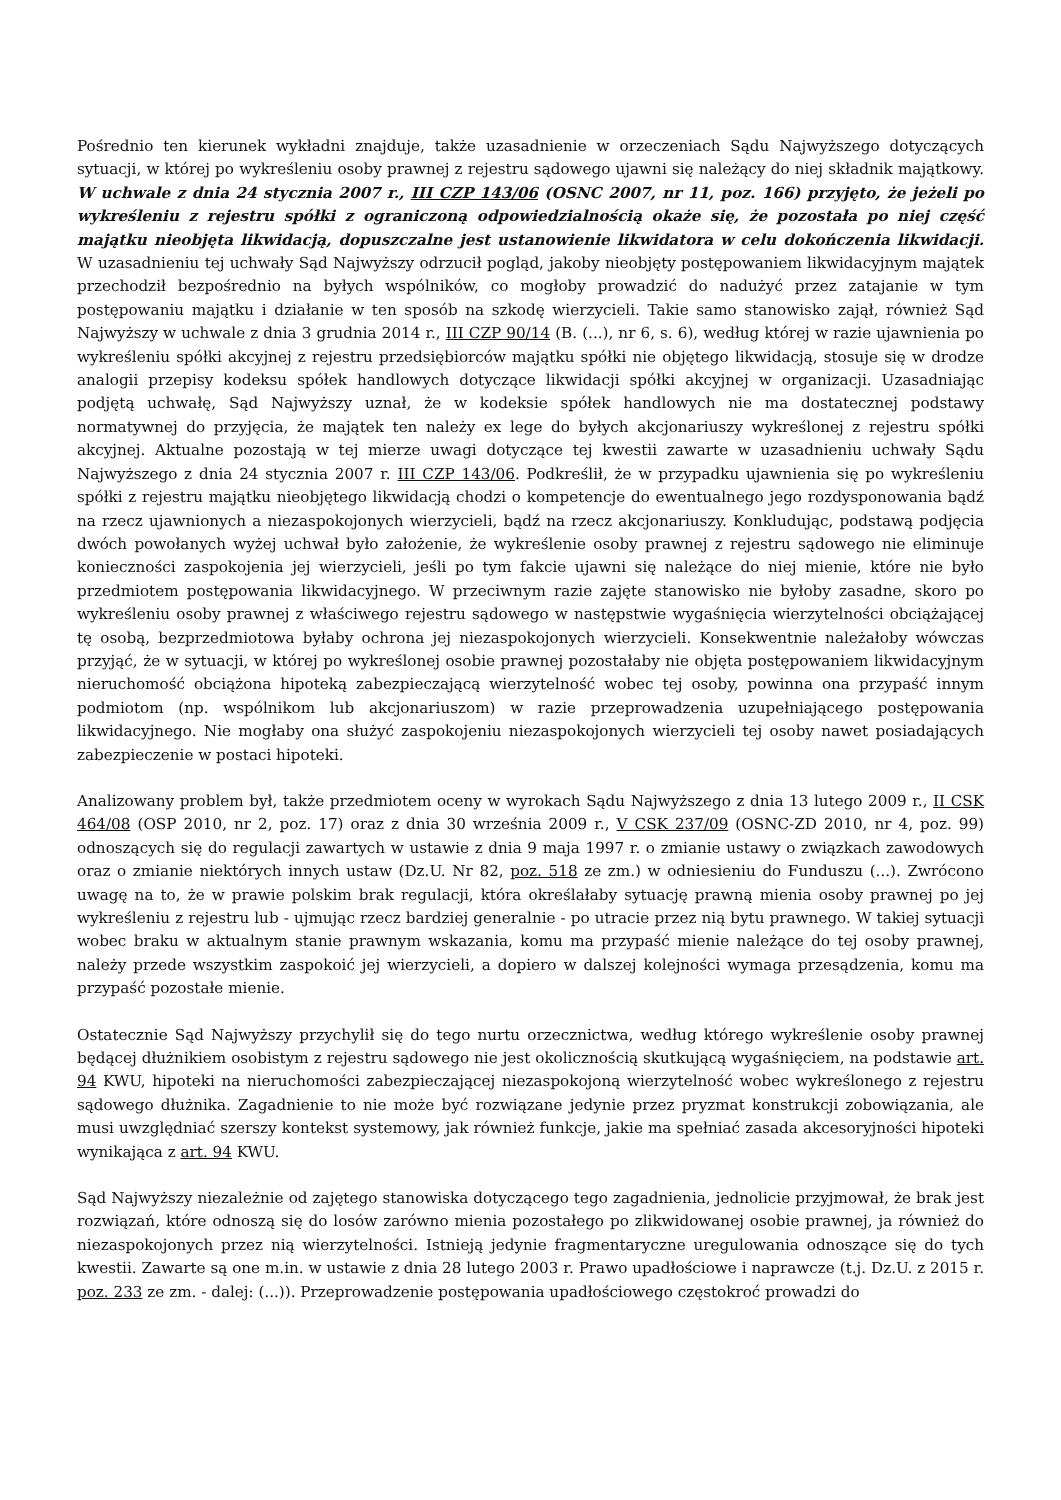Pośrednio ten kierunek wykładni znajduje, także uzasadnienie w orzeczeniach Sądu Najwyższego dotyczących sytuacji, w której po wykreśleniu osoby prawnej z rejestru sądowego ujawni się należący do niej składnik majątkowy. W uchwale z dnia 24 stycznia 2007 r., III CZP 143/06 (OSNC 2007, nr 11, poz. 166) przyjęto, że jeżeli po wykreśleniu z rejestru spółki z ograniczoną odpowiedzialnością okaże się, że pozostała po niej część majątku nieobjęta likwidacją, dopuszczalne jest ustanowienie likwidatora w celu dokończenia likwidacji. W uzasadnieniu tej uchwały Sąd Najwyższy odrzucił pogląd, jakoby nieobjęty postępowaniem likwidacyjnym majątek przechodził bezpośrednio na byłych wspólników, co mogłoby prowadzić do nadużyć przez zatajanie w tym postępowaniu majątku i działanie w ten sposób na szkodę wierzycieli. Takie samo stanowisko zajął, również Sąd Najwyższy w uchwale z dnia 3 grudnia 2014 r., III CZP 90/14 (B. (...), nr 6, s. 6), według której w razie ujawnienia po wykreśleniu spółki akcyjnej z rejestru przedsiębiorców majątku spółki nie objętego likwidacją, stosuje się w drodze analogii przepisy kodeksu spółek handlowych dotyczące likwidacji spółki akcyjnej w organizacji. Uzasadniając podjętą uchwałę, Sąd Najwyższy uznał, że w kodeksie spółek handlowych nie ma dostatecznej podstawy normatywnej do przyjęcia, że majątek ten należy ex lege do byłych akcjonariuszy wykreślonej z rejestru spółki akcyjnej. Aktualne pozostają w tej mierze uwagi dotyczące tej kwestii zawarte w uzasadnieniu uchwały Sądu Najwyższego z dnia 24 stycznia 2007 r. III CZP 143/06. Podkreślił, że w przypadku ujawnienia się po wykreśleniu spółki z rejestru majątku nieobjętego likwidacją chodzi o kompetencje do ewentualnego jego rozdysponowania bądź na rzecz ujawnionych a niezaspokojonych wierzycieli, bądź na rzecz akcjonariuszy. Konkludując, podstawą podjęcia dwóch powołanych wyżej uchwał było założenie, że wykreślenie osoby prawnej z rejestru sądowego nie eliminuje konieczności zaspokojenia jej wierzycieli, jeśli po tym fakcie ujawni się należące do niej mienie, które nie było przedmiotem postępowania likwidacyjnego. W przeciwnym razie zajęte stanowisko nie byłoby zasadne, skoro po wykreśleniu osoby prawnej z właściwego rejestru sądowego w następstwie wygaśnięcia wierzytelności obciążającej tę osobą, bezprzedmiotowa byłaby ochrona jej niezaspokojonych wierzycieli. Konsekwentnie należałoby wówczas przyjąć, że w sytuacji, w której po wykreślonej osobie prawnej pozostałaby nie objęta postępowaniem likwidacyjnym nieruchomość obciążona hipoteką zabezpieczającą wierzytelność wobec tej osoby, powinna ona przypaść innym podmiotom (np. wspólnikom lub akcjonariuszom) w razie przeprowadzenia uzupełniającego postępowania likwidacyjnego. Nie mogłaby ona służyć zaspokojeniu niezaspokojonych wierzycieli tej osoby nawet posiadających zabezpieczenie w postaci hipoteki.
Analizowany problem był, także przedmiotem oceny w wyrokach Sądu Najwyższego z dnia 13 lutego 2009 r., II CSK 464/08 (OSP 2010, nr 2, poz. 17) oraz z dnia 30 września 2009 r., V CSK 237/09 (OSNC-ZD 2010, nr 4, poz. 99) odnoszących się do regulacji zawartych w ustawie z dnia 9 maja 1997 r. o zmianie ustawy o związkach zawodowych oraz o zmianie niektórych innych ustaw (Dz.U. Nr 82, poz. 518 ze zm.) w odniesieniu do Funduszu (...). Zwrócono uwagę na to, że w prawie polskim brak regulacji, która określałaby sytuację prawną mienia osoby prawnej po jej wykreśleniu z rejestru lub - ujmując rzecz bardziej generalnie - po utracie przez nią bytu prawnego. W takiej sytuacji wobec braku w aktualnym stanie prawnym wskazania, komu ma przypaść mienie należące do tej osoby prawnej, należy przede wszystkim zaspokoić jej wierzycieli, a dopiero w dalszej kolejności wymaga przesądzenia, komu ma przypaść pozostałe mienie.
Ostatecznie Sąd Najwyższy przychylił się do tego nurtu orzecznictwa, według którego wykreślenie osoby prawnej będącej dłużnikiem osobistym z rejestru sądowego nie jest okolicznością skutkującą wygaśnięciem, na podstawie art. 94 KWU, hipoteki na nieruchomości zabezpieczającej niezaspokojoną wierzytelność wobec wykreślonego z rejestru sądowego dłużnika. Zagadnienie to nie może być rozwiązane jedynie przez pryzmat konstrukcji zobowiązania, ale musi uwzględniać szerszy kontekst systemowy, jak również funkcje, jakie ma spełniać zasada akcesoryjności hipoteki wynikająca z art. 94 KWU.
Sąd Najwyższy niezależnie od zajętego stanowiska dotyczącego tego zagadnienia, jednolicie przyjmował, że brak jest rozwiązań, które odnoszą się do losów zarówno mienia pozostałego po zlikwidowanej osobie prawnej, ja również do niezaspokojonych przez nią wierzytelności. Istnieją jedynie fragmentaryczne uregulowania odnoszące się do tych kwestii. Zawarte są one m.in. w ustawie z dnia 28 lutego 2003 r. Prawo upadłościowe i naprawcze (t.j. Dz.U. z 2015 r. poz. 233 ze zm. - dalej: (...)). Przeprowadzenie postępowania upadłościowego częstokroć prowadzi do